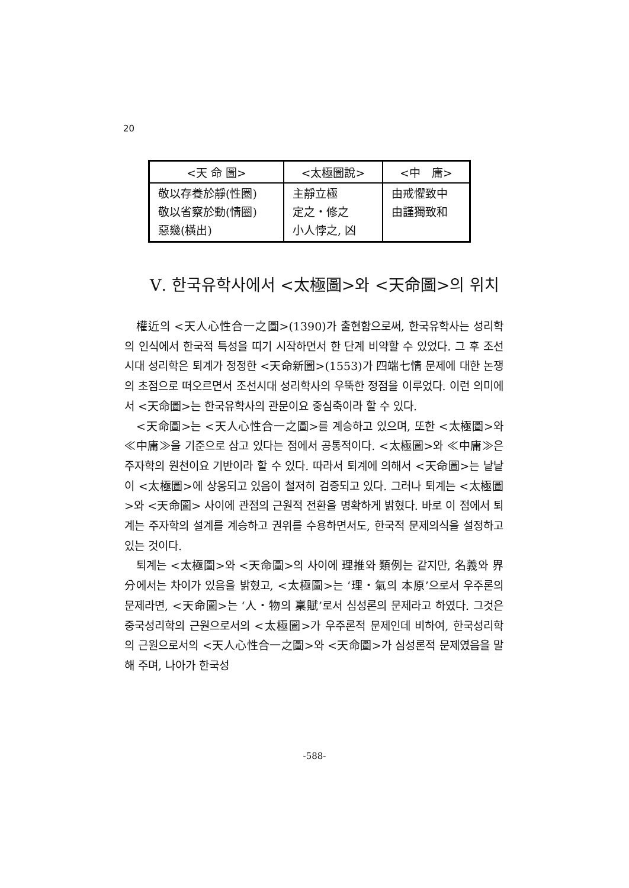20
| <天 命 圖> | <太極圖說> | <中 庸> |
| --- | --- | --- |
| 敬以存養於靜(性圈) 敬以省察於動(情圈) 惡幾(橫出) | 主靜立極 定之・修之 小人悖之, 凶 | 由戒懼致中 由謹獨致和 |
Ⅴ. 한국유학사에서 <太極圖>와 <天命圖>의 위치
權近의 <天人心性合一之圖>(1390)가 출현함으로써, 한국유학사는 성리학의 인식에서 한국적 특성을 띠기 시작하면서 한 단계 비약할 수 있었다. 그 후 조선시대 성리학은 퇴계가 정정한 <天命新圖>(1553)가 四端七情 문제에 대한 논쟁의 초점으로 떠오르면서 조선시대 성리학사의 우뚝한 정점을 이루었다. 이런 의미에서 <天命圖>는 한국유학사의 관문이요 중심축이라 할 수 있다.
<天命圖>는 <天人心性合一之圖>를 계승하고 있으며, 또한 <太極圖>와 ≪中庸≫을 기준으로 삼고 있다는 점에서 공통적이다. <太極圖>와 ≪中庸≫은 주자학의 원천이요 기반이라 할 수 있다. 따라서 퇴계에 의해서 <天命圖>는 낱낱이 <太極圖>에 상응되고 있음이 철저히 검증되고 있다. 그러나 퇴계는 <太極圖>와 <天命圖> 사이에 관점의 근원적 전환을 명확하게 밝혔다. 바로 이 점에서 퇴계는 주자학의 설계를 계승하고 권위를 수용하면서도, 한국적 문제의식을 설정하고 있는 것이다.
퇴계는 <太極圖>와 <天命圖>의 사이에 理推와 類例는 같지만, 名義와 界分에서는 차이가 있음을 밝혔고, <太極圖>는 ‘理・氣의 本原’으로서 우주론의 문제라면, <天命圖>는 ‘人・物의 稟賦’로서 심성론의 문제라고 하였다. 그것은 중국성리학의 근원으로서의 <太極圖>가 우주론적 문제인데 비하여, 한국성리학의 근원으로서의 <天人心性合一之圖>와 <天命圖>가 심성론적 문제였음을 말해 주며, 나아가 한국성
-588-